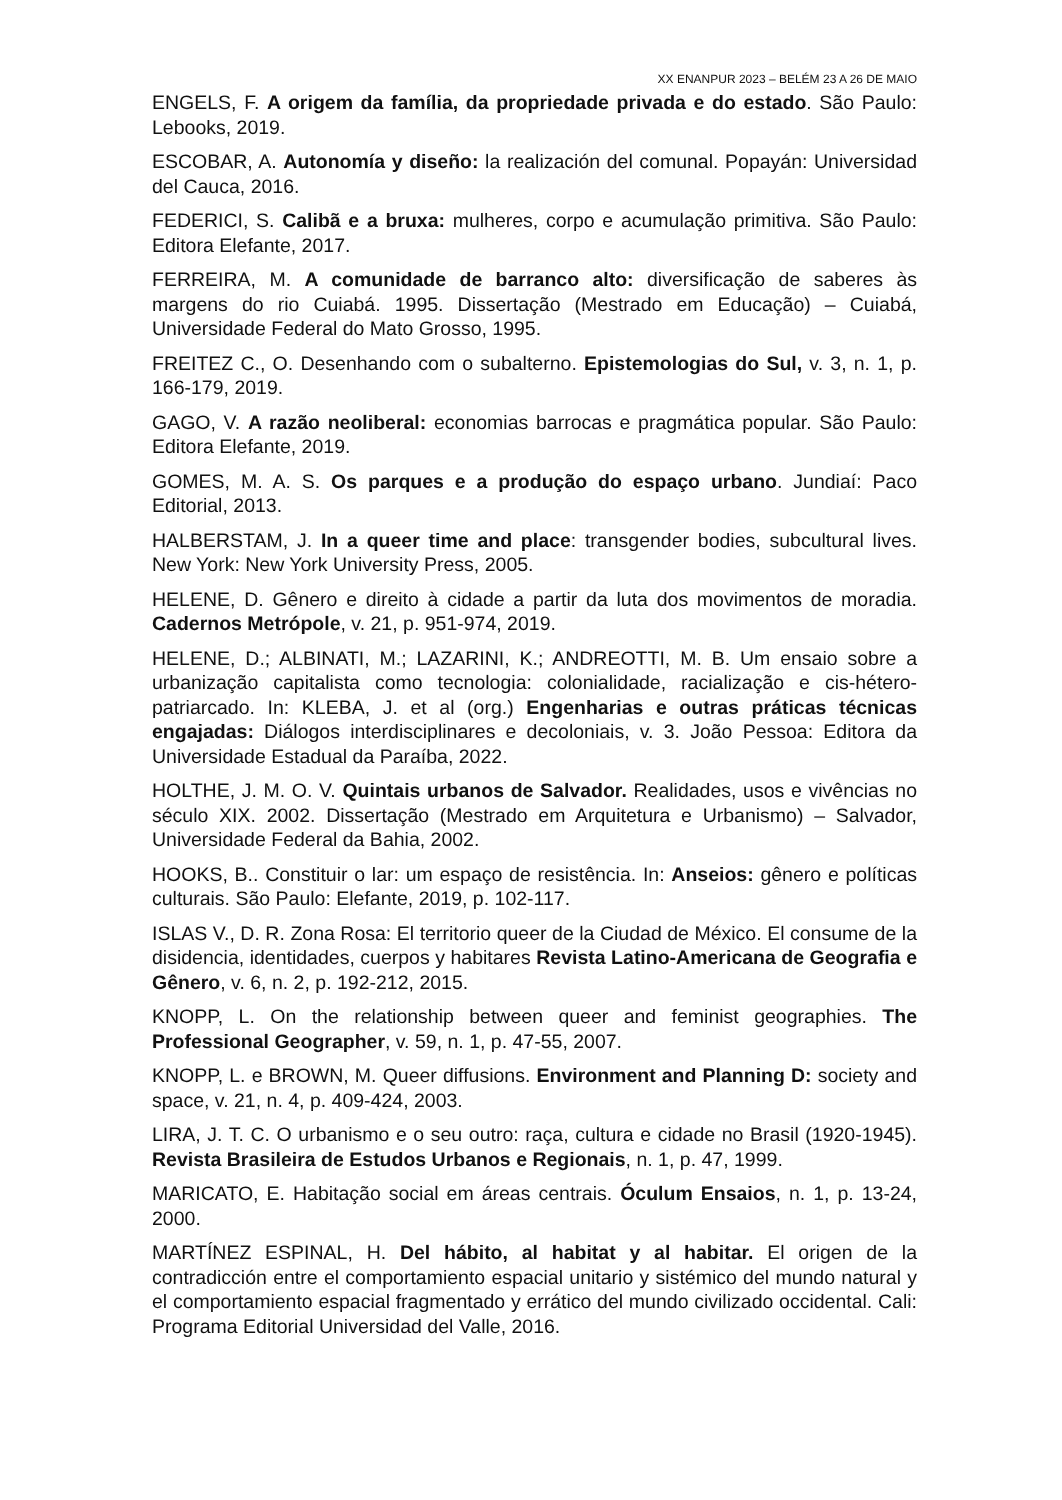XX ENANPUR 2023 – BELÉM 23 A 26 DE MAIO
ENGELS, F. A origem da família, da propriedade privada e do estado. São Paulo: Lebooks, 2019.
ESCOBAR, A. Autonomía y diseño: la realización del comunal. Popayán: Universidad del Cauca, 2016.
FEDERICI, S. Calibã e a bruxa: mulheres, corpo e acumulação primitiva. São Paulo: Editora Elefante, 2017.
FERREIRA, M. A comunidade de barranco alto: diversificação de saberes às margens do rio Cuiabá. 1995. Dissertação (Mestrado em Educação) – Cuiabá, Universidade Federal do Mato Grosso, 1995.
FREITEZ C., O. Desenhando com o subalterno. Epistemologias do Sul, v. 3, n. 1, p. 166-179, 2019.
GAGO, V. A razão neoliberal: economias barrocas e pragmática popular. São Paulo: Editora Elefante, 2019.
GOMES, M. A. S. Os parques e a produção do espaço urbano. Jundiaí: Paco Editorial, 2013.
HALBERSTAM, J. In a queer time and place: transgender bodies, subcultural lives. New York: New York University Press, 2005.
HELENE, D. Gênero e direito à cidade a partir da luta dos movimentos de moradia. Cadernos Metrópole, v. 21, p. 951-974, 2019.
HELENE, D.; ALBINATI, M.; LAZARINI, K.; ANDREOTTI, M. B. Um ensaio sobre a urbanização capitalista como tecnologia: colonialidade, racialização e cis-hétero-patriarcado. In: KLEBA, J. et al (org.) Engenharias e outras práticas técnicas engajadas: Diálogos interdisciplinares e decoloniais, v. 3. João Pessoa: Editora da Universidade Estadual da Paraíba, 2022.
HOLTHE, J. M. O. V. Quintais urbanos de Salvador. Realidades, usos e vivências no século XIX. 2002. Dissertação (Mestrado em Arquitetura e Urbanismo) – Salvador, Universidade Federal da Bahia, 2002.
HOOKS, B.. Constituir o lar: um espaço de resistência. In: Anseios: gênero e políticas culturais. São Paulo: Elefante, 2019, p. 102-117.
ISLAS V., D. R. Zona Rosa: El territorio queer de la Ciudad de México. El consume de la disidencia, identidades, cuerpos y habitares Revista Latino-Americana de Geografia e Gênero, v. 6, n. 2, p. 192-212, 2015.
KNOPP, L. On the relationship between queer and feminist geographies. The Professional Geographer, v. 59, n. 1, p. 47-55, 2007.
KNOPP, L. e BROWN, M. Queer diffusions. Environment and Planning D: society and space, v. 21, n. 4, p. 409-424, 2003.
LIRA, J. T. C. O urbanismo e o seu outro: raça, cultura e cidade no Brasil (1920-1945). Revista Brasileira de Estudos Urbanos e Regionais, n. 1, p. 47, 1999.
MARICATO, E. Habitação social em áreas centrais. Óculum Ensaios, n. 1, p. 13-24, 2000.
MARTÍNEZ ESPINAL, H. Del hábito, al habitat y al habitar. El origen de la contradicción entre el comportamiento espacial unitario y sistémico del mundo natural y el comportamiento espacial fragmentado y errático del mundo civilizado occidental. Cali: Programa Editorial Universidad del Valle, 2016.